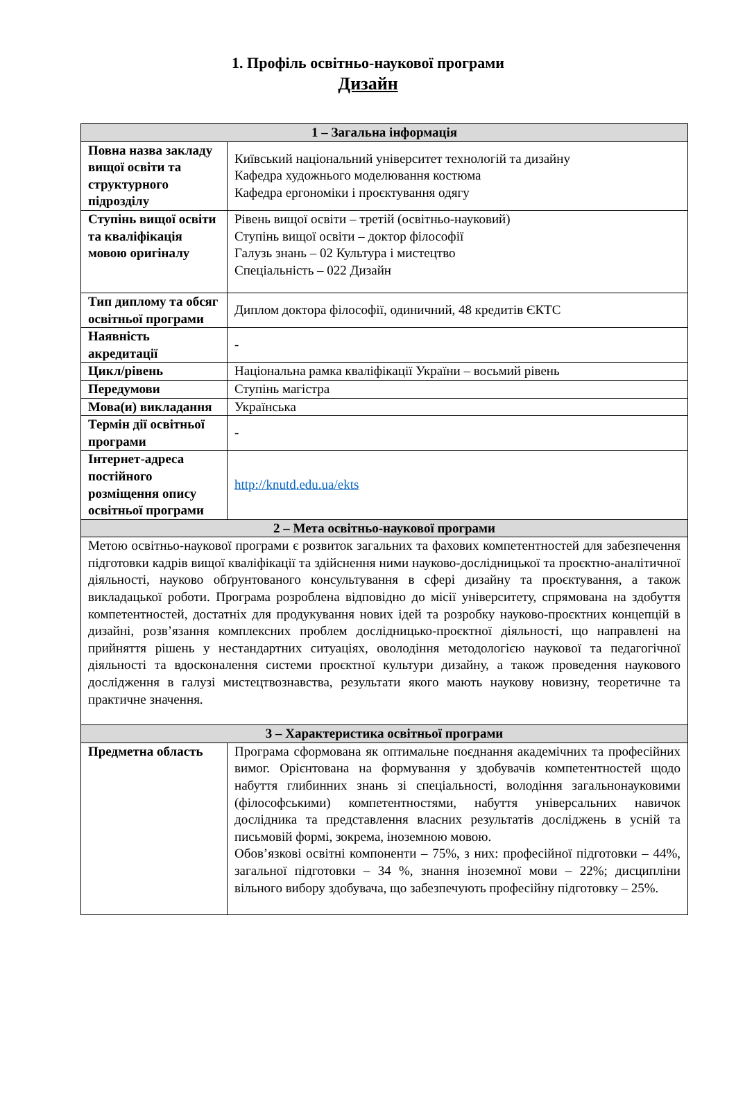1. Профіль освітньо-наукової програми
Дизайн
| 1 – Загальна інформація | |
| --- | --- |
| Повна назва закладу вищої освіти та структурного підрозділу | Київський національний університет технологій та дизайну Кафедра художнього моделювання костюма Кафедра ергономіки і проєктування одягу |
| Ступінь вищої освіти та кваліфікація мовою оригіналу | Рівень вищої освіти – третій (освітньо-науковий) Ступінь вищої освіти – доктор філософії Галузь знань – 02 Культура і мистецтво Спеціальність – 022 Дизайн |
| Тип диплому та обсяг освітньої програми | Диплом доктора філософії, одиничний, 48 кредитів ЄКТС |
| Наявність акредитації | - |
| Цикл/рівень | Національна рамка кваліфікації України – восьмий рівень |
| Передумови | Ступінь магістра |
| Мова(и) викладання | Українська |
| Термін дії освітньої програми | - |
| Інтернет-адреса постійного розміщення опису освітньої програми | http://knutd.edu.ua/ekts |
| 2 – Мета освітньо-наукової програми | |
| Метою освітньо-наукової програми є розвиток загальних та фахових компетентностей для забезпечення підготовки кадрів вищої кваліфікації та здійснення ними науково-дослідницької та проєктно-аналітичної діяльності, науково обґрунтованого консультування в сфері дизайну та проєктування, а також викладацької роботи. Програма розроблена відповідно до місії університету, спрямована на здобуття компетентностей, достатніх для продукування нових ідей та розробку науково-проєктних концепцій в дизайні, розв’язання комплексних проблем дослідницько-проєктної діяльності, що направлені на прийняття рішень у нестандартних ситуаціях, оволодіння методологією наукової та педагогічної діяльності та вдосконалення системи проєктної культури дизайну, а також проведення наукового дослідження в галузі мистецтвознавства, результати якого мають наукову новизну, теоретичне та практичне значення. | |
| 3 – Характеристика освітньої програми | |
| Предметна область | Програма сформована як оптимальне поєднання академічних та професійних вимог. Орієнтована на формування у здобувачів компетентностей щодо набуття глибинних знань зі спеціальності, володіння загальнонауковими (філософськими) компетентностями, набуття універсальних навичок дослідника та представлення власних результатів досліджень в усній та письмовій формі, зокрема, іноземною мовою. Обов’язкові освітні компоненти – 75%, з них: професійної підготовки – 44%, загальної підготовки – 34 %, знання іноземної мови – 22%; дисципліни вільного вибору здобувача, що забезпечують професійну підготовку – 25%. |